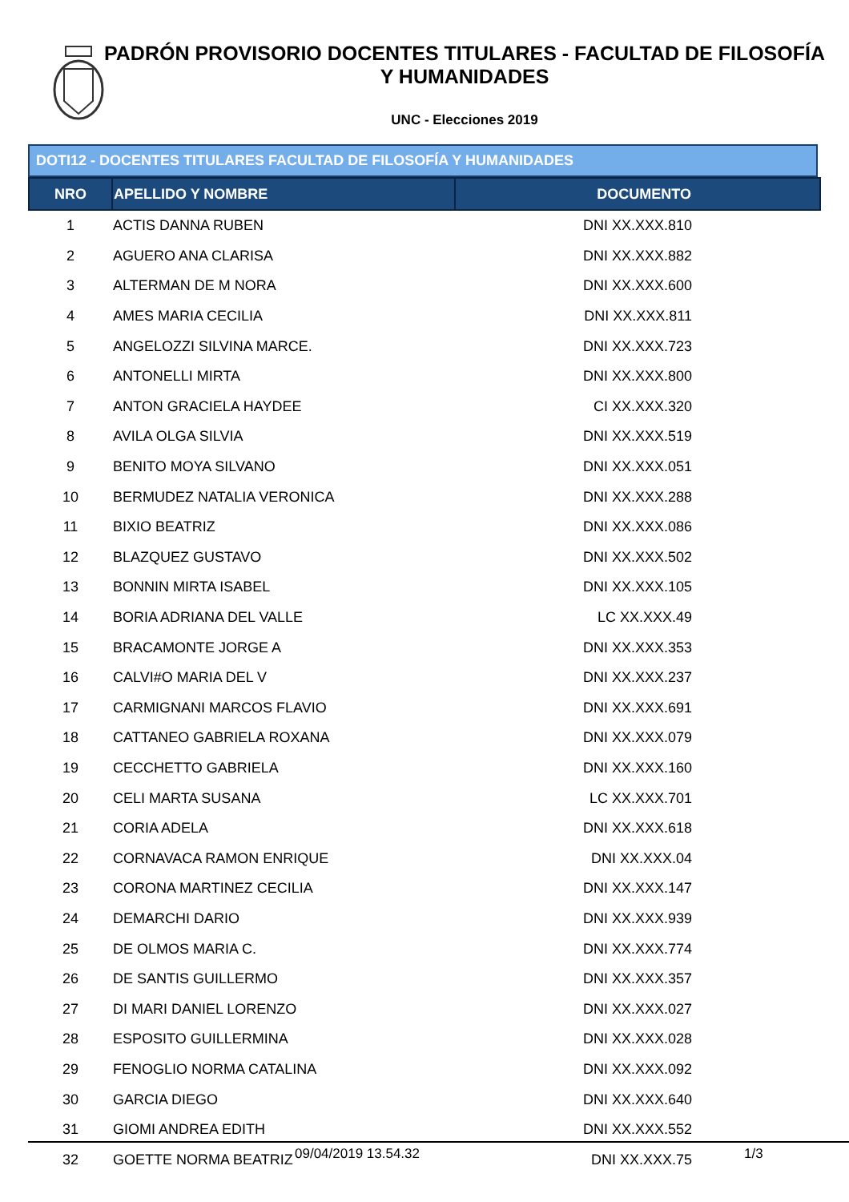PADRÓN PROVISORIO DOCENTES TITULARES - FACULTAD DE FILOSOFÍA Y HUMANIDADES
UNC - Elecciones 2019
DOTI12 - DOCENTES TITULARES FACULTAD DE FILOSOFÍA Y HUMANIDADES
| NRO | APELLIDO Y NOMBRE | DOCUMENTO |
| --- | --- | --- |
| 1 | ACTIS DANNA RUBEN | DNI XX.XXX.810 |
| 2 | AGUERO ANA CLARISA | DNI XX.XXX.882 |
| 3 | ALTERMAN DE M NORA | DNI XX.XXX.600 |
| 4 | AMES MARIA CECILIA | DNI XX.XXX.811 |
| 5 | ANGELOZZI SILVINA MARCE. | DNI XX.XXX.723 |
| 6 | ANTONELLI MIRTA | DNI XX.XXX.800 |
| 7 | ANTON GRACIELA HAYDEE | CI XX.XXX.320 |
| 8 | AVILA OLGA SILVIA | DNI XX.XXX.519 |
| 9 | BENITO MOYA SILVANO | DNI XX.XXX.051 |
| 10 | BERMUDEZ NATALIA VERONICA | DNI XX.XXX.288 |
| 11 | BIXIO BEATRIZ | DNI XX.XXX.086 |
| 12 | BLAZQUEZ GUSTAVO | DNI XX.XXX.502 |
| 13 | BONNIN MIRTA ISABEL | DNI XX.XXX.105 |
| 14 | BORIA ADRIANA DEL VALLE | LC XX.XXX.49 |
| 15 | BRACAMONTE JORGE A | DNI XX.XXX.353 |
| 16 | CALVI#O MARIA DEL V | DNI XX.XXX.237 |
| 17 | CARMIGNANI MARCOS FLAVIO | DNI XX.XXX.691 |
| 18 | CATTANEO GABRIELA ROXANA | DNI XX.XXX.079 |
| 19 | CECCHETTO GABRIELA | DNI XX.XXX.160 |
| 20 | CELI MARTA SUSANA | LC XX.XXX.701 |
| 21 | CORIA ADELA | DNI XX.XXX.618 |
| 22 | CORNAVACA RAMON ENRIQUE | DNI XX.XXX.04 |
| 23 | CORONA MARTINEZ CECILIA | DNI XX.XXX.147 |
| 24 | DEMARCHI DARIO | DNI XX.XXX.939 |
| 25 | DE OLMOS MARIA C. | DNI XX.XXX.774 |
| 26 | DE SANTIS GUILLERMO | DNI XX.XXX.357 |
| 27 | DI MARI DANIEL LORENZO | DNI XX.XXX.027 |
| 28 | ESPOSITO GUILLERMINA | DNI XX.XXX.028 |
| 29 | FENOGLIO NORMA CATALINA | DNI XX.XXX.092 |
| 30 | GARCIA DIEGO | DNI XX.XXX.640 |
| 31 | GIOMI ANDREA EDITH | DNI XX.XXX.552 |
| 32 | GOETTE NORMA BEATRIZ | DNI XX.XXX.75 |
09/04/2019 13.54.32 1/3